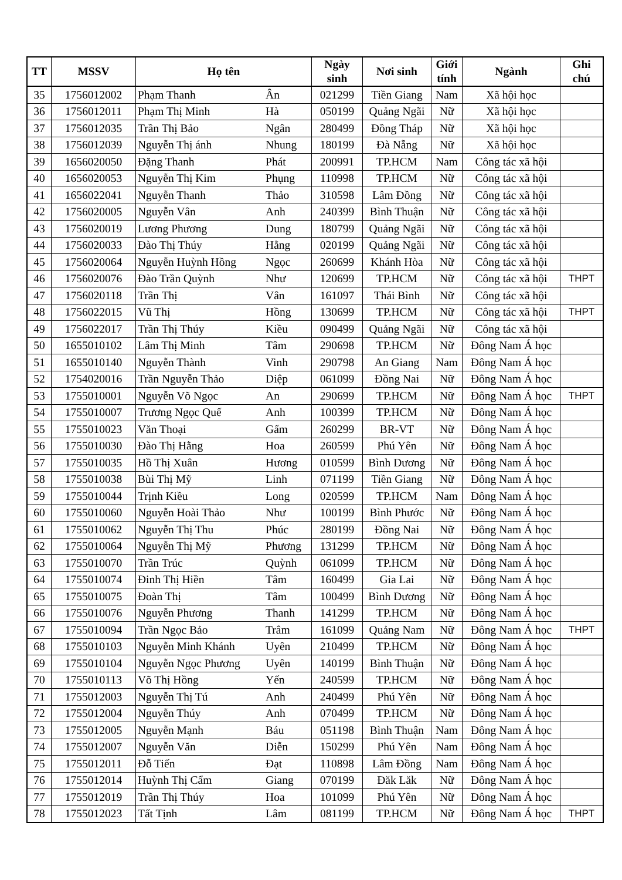| TT | MSSV | Họ tên | | Ngày sinh | Nơi sinh | Giới tính | Ngành | Ghi chú |
| --- | --- | --- | --- | --- | --- | --- | --- | --- |
| 35 | 1756012002 | Phạm Thanh | Ân | 021299 | Tiền Giang | Nam | Xã hội học | |
| 36 | 1756012011 | Phạm Thị Minh | Hà | 050199 | Quảng Ngãi | Nữ | Xã hội học | |
| 37 | 1756012035 | Trần Thị Bảo | Ngân | 280499 | Đồng Tháp | Nữ | Xã hội học | |
| 38 | 1756012039 | Nguyễn Thị ánh | Nhung | 180199 | Đà Nẵng | Nữ | Xã hội học | |
| 39 | 1656020050 | Đặng Thanh | Phát | 200991 | TP.HCM | Nam | Công tác xã hội | |
| 40 | 1656020053 | Nguyễn Thị Kim | Phụng | 110998 | TP.HCM | Nữ | Công tác xã hội | |
| 41 | 1656022041 | Nguyễn Thanh | Thảo | 310598 | Lâm Đồng | Nữ | Công tác xã hội | |
| 42 | 1756020005 | Nguyễn Vân | Anh | 240399 | Bình Thuận | Nữ | Công tác xã hội | |
| 43 | 1756020019 | Lương Phương | Dung | 180799 | Quảng Ngãi | Nữ | Công tác xã hội | |
| 44 | 1756020033 | Đào Thị Thúy | Hằng | 020199 | Quảng Ngãi | Nữ | Công tác xã hội | |
| 45 | 1756020064 | Nguyễn Huỳnh Hồng | Ngọc | 260699 | Khánh Hòa | Nữ | Công tác xã hội | |
| 46 | 1756020076 | Đào Trần Quỳnh | Như | 120699 | TP.HCM | Nữ | Công tác xã hội | THPT |
| 47 | 1756020118 | Trần Thị | Vân | 161097 | Thái Bình | Nữ | Công tác xã hội | |
| 48 | 1756022015 | Vũ Thị | Hồng | 130699 | TP.HCM | Nữ | Công tác xã hội | THPT |
| 49 | 1756022017 | Trần Thị Thúy | Kiều | 090499 | Quảng Ngãi | Nữ | Công tác xã hội | |
| 50 | 1655010102 | Lâm Thị Minh | Tâm | 290698 | TP.HCM | Nữ | Đông Nam Á học | |
| 51 | 1655010140 | Nguyễn Thành | Vinh | 290798 | An Giang | Nam | Đông Nam Á học | |
| 52 | 1754020016 | Trần Nguyễn Thảo | Diệp | 061099 | Đồng Nai | Nữ | Đông Nam Á học | |
| 53 | 1755010001 | Nguyễn Võ Ngọc | An | 290699 | TP.HCM | Nữ | Đông Nam Á học | THPT |
| 54 | 1755010007 | Trương Ngọc Quế | Anh | 100399 | TP.HCM | Nữ | Đông Nam Á học | |
| 55 | 1755010023 | Văn Thoại | Gấm | 260299 | BR-VT | Nữ | Đông Nam Á học | |
| 56 | 1755010030 | Đào Thị Hằng | Hoa | 260599 | Phú Yên | Nữ | Đông Nam Á học | |
| 57 | 1755010035 | Hồ Thị Xuân | Hương | 010599 | Bình Dương | Nữ | Đông Nam Á học | |
| 58 | 1755010038 | Bùi Thị Mỹ | Linh | 071199 | Tiền Giang | Nữ | Đông Nam Á học | |
| 59 | 1755010044 | Trịnh Kiều | Long | 020599 | TP.HCM | Nam | Đông Nam Á học | |
| 60 | 1755010060 | Nguyễn Hoài Thảo | Như | 100199 | Bình Phước | Nữ | Đông Nam Á học | |
| 61 | 1755010062 | Nguyễn Thị Thu | Phúc | 280199 | Đồng Nai | Nữ | Đông Nam Á học | |
| 62 | 1755010064 | Nguyễn Thị Mỹ | Phương | 131299 | TP.HCM | Nữ | Đông Nam Á học | |
| 63 | 1755010070 | Trần Trúc | Quỳnh | 061099 | TP.HCM | Nữ | Đông Nam Á học | |
| 64 | 1755010074 | Đinh Thị Hiền | Tâm | 160499 | Gia Lai | Nữ | Đông Nam Á học | |
| 65 | 1755010075 | Đoàn Thị | Tâm | 100499 | Bình Dương | Nữ | Đông Nam Á học | |
| 66 | 1755010076 | Nguyễn Phương | Thanh | 141299 | TP.HCM | Nữ | Đông Nam Á học | |
| 67 | 1755010094 | Trần Ngọc Bảo | Trâm | 161099 | Quảng Nam | Nữ | Đông Nam Á học | THPT |
| 68 | 1755010103 | Nguyễn Minh Khánh | Uyên | 210499 | TP.HCM | Nữ | Đông Nam Á học | |
| 69 | 1755010104 | Nguyễn Ngọc Phương | Uyên | 140199 | Bình Thuận | Nữ | Đông Nam Á học | |
| 70 | 1755010113 | Võ Thị Hồng | Yến | 240599 | TP.HCM | Nữ | Đông Nam Á học | |
| 71 | 1755012003 | Nguyễn Thị Tú | Anh | 240499 | Phú Yên | Nữ | Đông Nam Á học | |
| 72 | 1755012004 | Nguyễn Thúy | Anh | 070499 | TP.HCM | Nữ | Đông Nam Á học | |
| 73 | 1755012005 | Nguyễn Mạnh | Báu | 051198 | Bình Thuận | Nam | Đông Nam Á học | |
| 74 | 1755012007 | Nguyễn Văn | Diễn | 150299 | Phú Yên | Nam | Đông Nam Á học | |
| 75 | 1755012011 | Đỗ Tiến | Đạt | 110898 | Lâm Đồng | Nam | Đông Nam Á học | |
| 76 | 1755012014 | Huỳnh Thị Cẩm | Giang | 070199 | Đăk Lăk | Nữ | Đông Nam Á học | |
| 77 | 1755012019 | Trần Thị Thúy | Hoa | 101099 | Phú Yên | Nữ | Đông Nam Á học | |
| 78 | 1755012023 | Tất Tịnh | Lâm | 081199 | TP.HCM | Nữ | Đông Nam Á học | THPT |